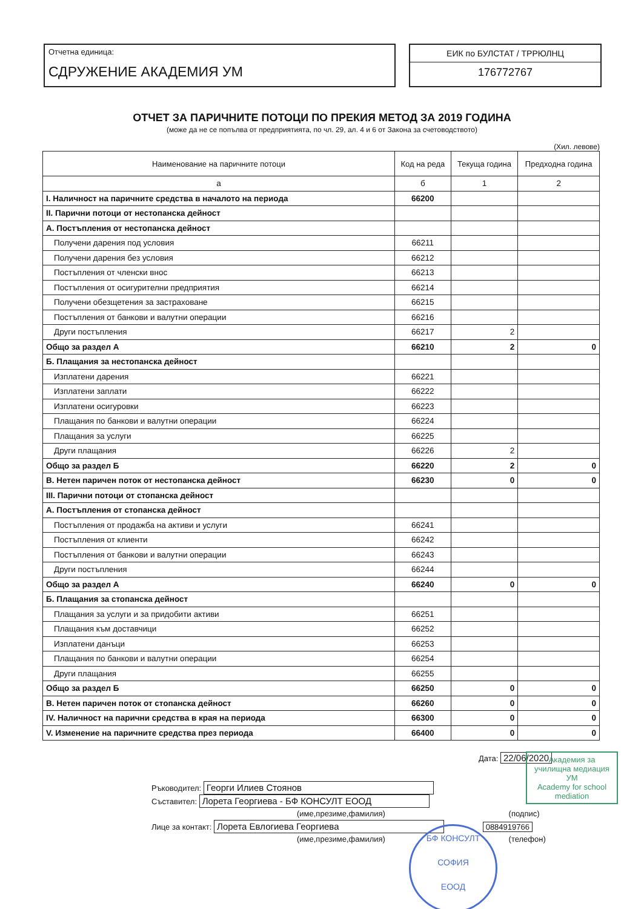Отчетна единица:
СДРУЖЕНИЕ АКАДЕМИЯ УМ
ЕИК по БУЛСТАТ / ТРРЮЛНЦ
176772767
ОТЧЕТ ЗА ПАРИЧНИТЕ ПОТОЦИ ПО ПРЕКИЯ МЕТОД ЗА 2019 ГОДИНА
(може да не се попълва от предприятията, по чл. 29, ал. 4 и 6 от Закона за счетоводството)
(Хил. левове)
| Наименование на паричните потоци | Код на реда | Текуща година | Предходна година |
| --- | --- | --- | --- |
| а | б | 1 | 2 |
| I. Наличност на паричните средства в началото на периода | 66200 | | |
| II. Парични потоци от нестопанска дейност | | | |
| А. Постъпления от нестопанска дейност | | | |
| Получени дарения под условия | 66211 | | |
| Получени дарения без условия | 66212 | | |
| Постъпления от членски внос | 66213 | | |
| Постъпления от осигурителни предприятия | 66214 | | |
| Получени обезщетения за застраховане | 66215 | | |
| Постъпления от банкови и валутни операции | 66216 | | |
| Други постъпления | 66217 | 2 | |
| Общо за раздел А | 66210 | 2 | 0 |
| Б. Плащания за нестопанска дейност | | | |
| Изплатени дарения | 66221 | | |
| Изплатени заплати | 66222 | | |
| Изплатени осигуровки | 66223 | | |
| Плащания по банкови и валутни операции | 66224 | | |
| Плащания за услуги | 66225 | | |
| Други плащания | 66226 | 2 | |
| Общо за раздел Б | 66220 | 2 | 0 |
| В. Нетен паричен поток от нестопанска дейност | 66230 | 0 | 0 |
| III. Парични потоци от стопанска дейност | | | |
| А. Постъпления от стопанска дейност | | | |
| Постъпления от продажба на активи и услуги | 66241 | | |
| Постъпления от клиенти | 66242 | | |
| Постъпления от банкови и валутни операции | 66243 | | |
| Други постъпления | 66244 | | |
| Общо за раздел А | 66240 | 0 | 0 |
| Б. Плащания за стопанска дейност | | | |
| Плащания за услуги и за придобити активи | 66251 | | |
| Плащания към доставчици | 66252 | | |
| Изплатени данъци | 66253 | | |
| Плащания по банкови и валутни операции | 66254 | | |
| Други плащания | 66255 | | |
| Общо за раздел Б | 66250 | 0 | 0 |
| В. Нетен паричен поток от стопанска дейност | 66260 | 0 | 0 |
| IV. Наличност на парични средства в края на периода | 66300 | 0 | 0 |
| V. Изменение на паричните средства през периода | 66400 | 0 | 0 |
Дата: 22/06/2020
Ръководител: Георги Илиев Стоянов
Съставител: Лорета Георгиева - БФ КОНСУЛТ ЕООД
(име,презиме,фамилия) (подпис)
Лице за контакт: Лорета Евлогиева Георгиева 0884919766
(име,презиме,фамилия) (телефон)
Академия за училищна медиация
УМ
Academy for school mediation
БФ КОНСУЛТ
СОФИЯ
ЕООД